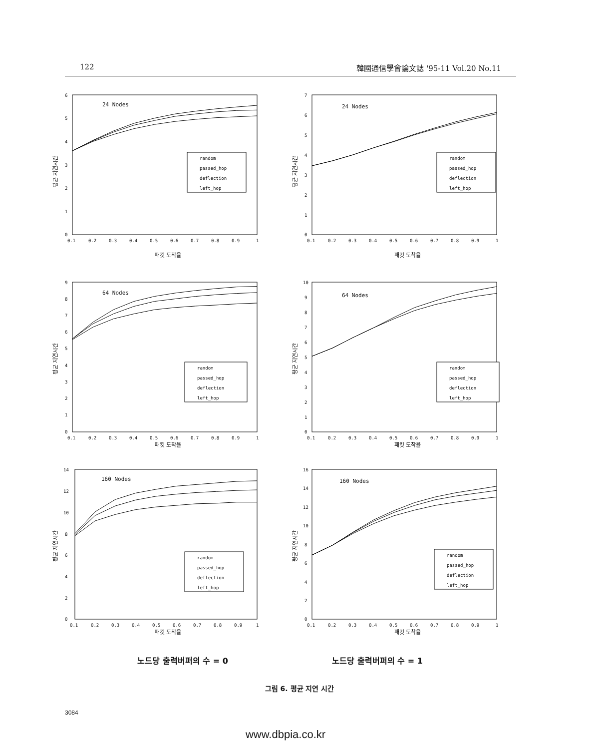122 韓國通信學會論文誌 '95-11 Vol.20 No.11
6
5
4
3
2
1
0
0.1
0.2
0.3
0.4
0.5
0.6
0.7
0.8
0.9
1
평균 지연시간
패킷 도착율
24 Nodes
random
passed_hop
deflection
left_hop
7
6
5
4
3
2
1
0
0.1
0.2
0.3
0.4
0.5
0.6
0.7
0.8
0.9
1
평균 지연시간
패킷 도착율
24 Nodes
random
passed_hop
deflection
left_hop
9
8
7
6
5
4
3
2
1
0
0.1
0.2
0.3
0.4
0.5
0.6
0.7
0.8
0.9
1
평균 지연시간
패킷 도착율
64 Nodes
random
passed_hop
deflection
left_hop
10
9
8
7
6
5
4
3
2
1
0
0.1
0.2
0.3
0.4
0.5
0.6
0.7
0.8
0.9
1
평균 지연시간
패킷 도착율
64 Nodes
random
passed_hop
deflection
left_hop
14
12
10
8
6
4
2
0
0.1
0.2
0.3
0.4
0.5
0.6
0.7
0.8
0.9
1
평균 지연시간
패킷 도착율
160 Nodes
random
passed_hop
deflection
left_hop
16
14
12
10
8
6
4
2
0
0.1
0.2
0.3
0.4
0.5
0.6
0.7
0.8
0.9
1
평균 지연시간
패킷 도착율
160 Nodes
random
passed_hop
deflection
left_hop
노드당 출력버퍼의 수 = 0 노드당 출력버퍼의 수 = 1
그림 6. 평균 지연 시간
3084
www.dbpia.co.kr